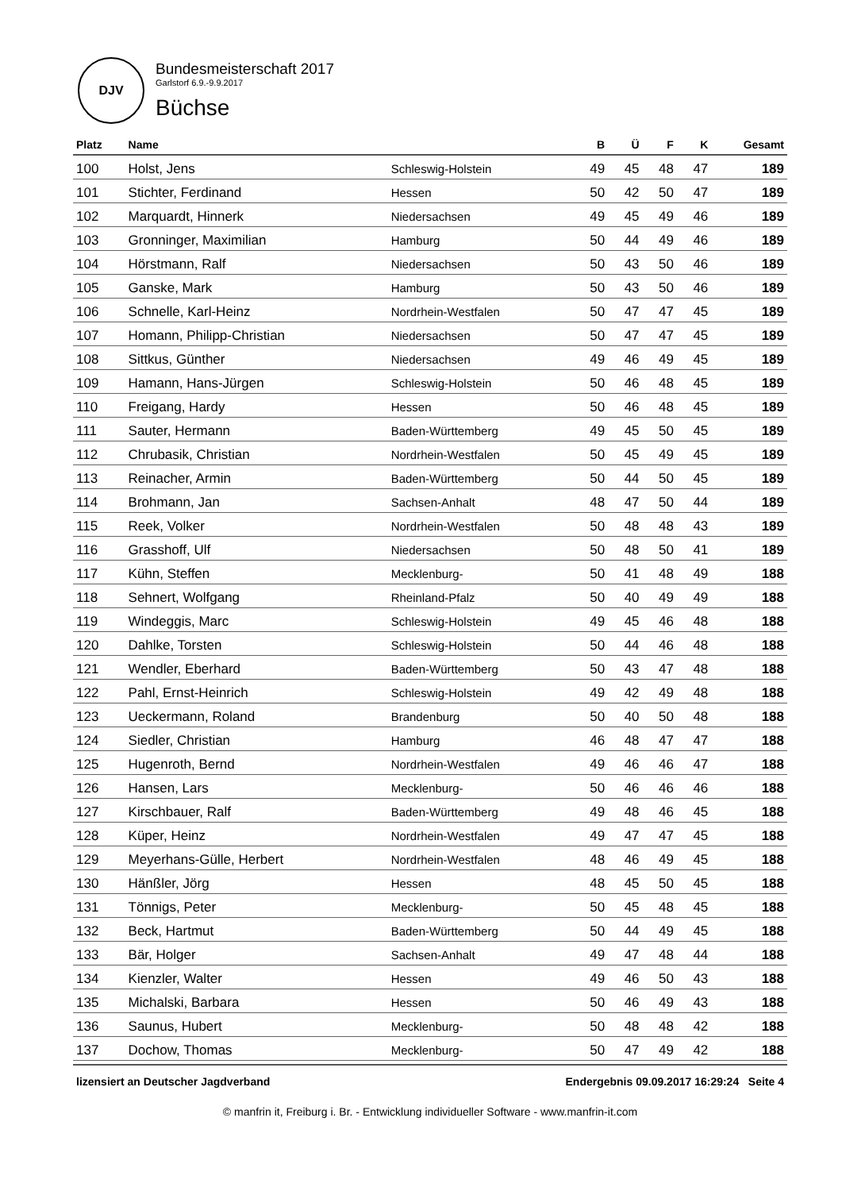DJV
Bundesmeisterschaft 2017
Garlstorf 6.9.-9.9.2017
Büchse
| Platz | Name | | B | Ü | F | K | Gesamt |
| --- | --- | --- | --- | --- | --- | --- | --- |
| 100 | Holst, Jens | Schleswig-Holstein | 49 | 45 | 48 | 47 | 189 |
| 101 | Stichter, Ferdinand | Hessen | 50 | 42 | 50 | 47 | 189 |
| 102 | Marquardt, Hinnerk | Niedersachsen | 49 | 45 | 49 | 46 | 189 |
| 103 | Gronninger, Maximilian | Hamburg | 50 | 44 | 49 | 46 | 189 |
| 104 | Hörstmann, Ralf | Niedersachsen | 50 | 43 | 50 | 46 | 189 |
| 105 | Ganske, Mark | Hamburg | 50 | 43 | 50 | 46 | 189 |
| 106 | Schnelle, Karl-Heinz | Nordrhein-Westfalen | 50 | 47 | 47 | 45 | 189 |
| 107 | Homann, Philipp-Christian | Niedersachsen | 50 | 47 | 47 | 45 | 189 |
| 108 | Sittkus, Günther | Niedersachsen | 49 | 46 | 49 | 45 | 189 |
| 109 | Hamann, Hans-Jürgen | Schleswig-Holstein | 50 | 46 | 48 | 45 | 189 |
| 110 | Freigang, Hardy | Hessen | 50 | 46 | 48 | 45 | 189 |
| 111 | Sauter, Hermann | Baden-Württemberg | 49 | 45 | 50 | 45 | 189 |
| 112 | Chrubasik, Christian | Nordrhein-Westfalen | 50 | 45 | 49 | 45 | 189 |
| 113 | Reinacher, Armin | Baden-Württemberg | 50 | 44 | 50 | 45 | 189 |
| 114 | Brohmann, Jan | Sachsen-Anhalt | 48 | 47 | 50 | 44 | 189 |
| 115 | Reek, Volker | Nordrhein-Westfalen | 50 | 48 | 48 | 43 | 189 |
| 116 | Grasshoff, Ulf | Niedersachsen | 50 | 48 | 50 | 41 | 189 |
| 117 | Kühn, Steffen | Mecklenburg- | 50 | 41 | 48 | 49 | 188 |
| 118 | Sehnert, Wolfgang | Rheinland-Pfalz | 50 | 40 | 49 | 49 | 188 |
| 119 | Windeggis, Marc | Schleswig-Holstein | 49 | 45 | 46 | 48 | 188 |
| 120 | Dahlke, Torsten | Schleswig-Holstein | 50 | 44 | 46 | 48 | 188 |
| 121 | Wendler, Eberhard | Baden-Württemberg | 50 | 43 | 47 | 48 | 188 |
| 122 | Pahl, Ernst-Heinrich | Schleswig-Holstein | 49 | 42 | 49 | 48 | 188 |
| 123 | Ueckermann, Roland | Brandenburg | 50 | 40 | 50 | 48 | 188 |
| 124 | Siedler, Christian | Hamburg | 46 | 48 | 47 | 47 | 188 |
| 125 | Hugenroth, Bernd | Nordrhein-Westfalen | 49 | 46 | 46 | 47 | 188 |
| 126 | Hansen, Lars | Mecklenburg- | 50 | 46 | 46 | 46 | 188 |
| 127 | Kirschbauer, Ralf | Baden-Württemberg | 49 | 48 | 46 | 45 | 188 |
| 128 | Küper, Heinz | Nordrhein-Westfalen | 49 | 47 | 47 | 45 | 188 |
| 129 | Meyerhans-Gülle, Herbert | Nordrhein-Westfalen | 48 | 46 | 49 | 45 | 188 |
| 130 | Hänßler, Jörg | Hessen | 48 | 45 | 50 | 45 | 188 |
| 131 | Tönnigs, Peter | Mecklenburg- | 50 | 45 | 48 | 45 | 188 |
| 132 | Beck, Hartmut | Baden-Württemberg | 50 | 44 | 49 | 45 | 188 |
| 133 | Bär, Holger | Sachsen-Anhalt | 49 | 47 | 48 | 44 | 188 |
| 134 | Kienzler, Walter | Hessen | 49 | 46 | 50 | 43 | 188 |
| 135 | Michalski, Barbara | Hessen | 50 | 46 | 49 | 43 | 188 |
| 136 | Saunus, Hubert | Mecklenburg- | 50 | 48 | 48 | 42 | 188 |
| 137 | Dochow, Thomas | Mecklenburg- | 50 | 47 | 49 | 42 | 188 |
lizensiert an Deutscher Jagdverband Endergebnis 09.09.2017 16:29:24 Seite 4
© manfrin it, Freiburg i. Br. - Entwicklung individueller Software - www.manfrin-it.com